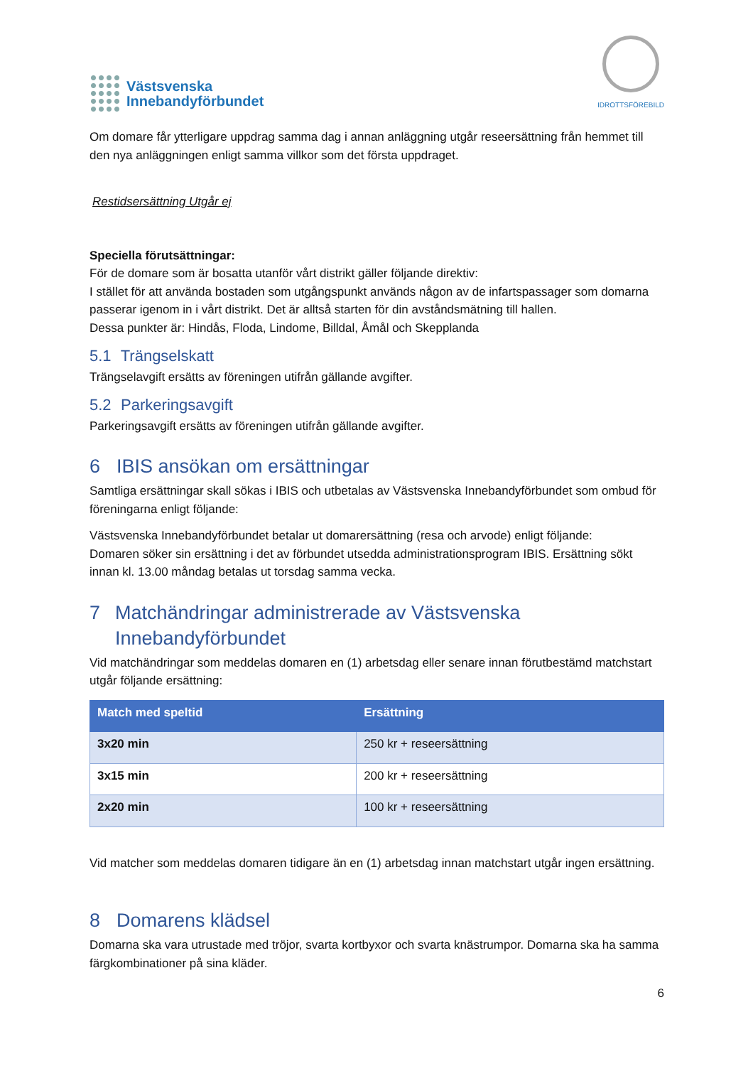Västsvenska
Innebandyförbundet
IDROTTSFÖREBILD
Om domare får ytterligare uppdrag samma dag i annan anläggning utgår reseersättning från hemmet till den nya anläggningen enligt samma villkor som det första uppdraget.
Restidsersättning Utgår ej
Speciella förutsättningar:
För de domare som är bosatta utanför vårt distrikt gäller följande direktiv:
I stället för att använda bostaden som utgångspunkt används någon av de infartspassager som domarna passerar igenom in i vårt distrikt. Det är alltså starten för din avståndsmätning till hallen.
Dessa punkter är: Hindås, Floda, Lindome, Billdal, Åmål och Skepplanda
5.1 Trängselskatt
Trängselavgift ersätts av föreningen utifrån gällande avgifter.
5.2 Parkeringsavgift
Parkeringsavgift ersätts av föreningen utifrån gällande avgifter.
6 IBIS ansökan om ersättningar
Samtliga ersättningar skall sökas i IBIS och utbetalas av Västsvenska Innebandyförbundet som ombud för föreningarna enligt följande:
Västsvenska Innebandyförbundet betalar ut domarersättning (resa och arvode) enligt följande:
Domaren söker sin ersättning i det av förbundet utsedda administrationsprogram IBIS. Ersättning sökt innan kl. 13.00 måndag betalas ut torsdag samma vecka.
7 Matchändringar administrerade av Västsvenska Innebandyförbundet
Vid matchändringar som meddelas domaren en (1) arbetsdag eller senare innan förutbestämd matchstart utgår följande ersättning:
| Match med speltid | Ersättning |
| --- | --- |
| 3x20 min | 250 kr + reseersättning |
| 3x15 min | 200 kr + reseersättning |
| 2x20 min | 100 kr + reseersättning |
Vid matcher som meddelas domaren tidigare än en (1) arbetsdag innan matchstart utgår ingen ersättning.
8 Domarens klädsel
Domarna ska vara utrustade med tröjor, svarta kortbyxor och svarta knästrumpor. Domarna ska ha samma färgkombinationer på sina kläder.
6